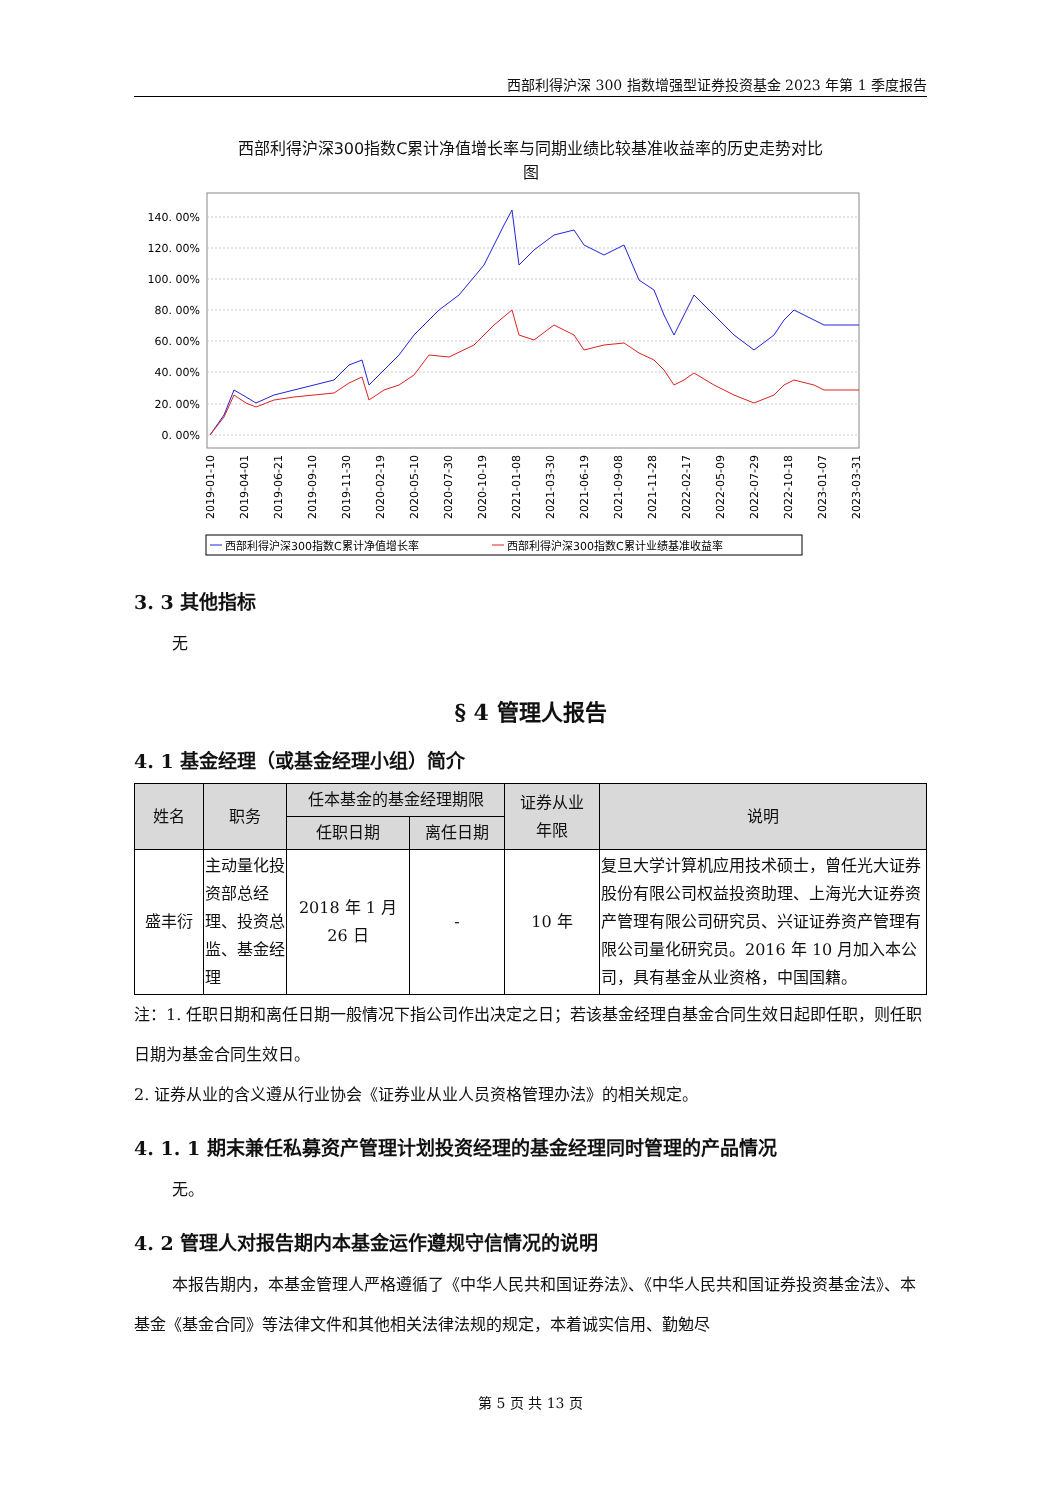西部利得沪深 300 指数增强型证券投资基金 2023 年第 1 季度报告
西部利得沪深300指数C累计净值增长率与同期业绩比较基准收益率的历史走势对比
图
140. 00%
120. 00%
100. 00%
80. 00%
60. 00%
40. 00%
20. 00%
0. 00%
2019-01-10
2019-04-01
2019-06-21
2019-09-10
2019-11-30
2020-02-19
2020-05-10
2020-07-30
2020-10-19
2021-01-08
2021-03-30
2021-06-19
2021-09-08
2021-11-28
2022-02-17
2022-05-09
2022-07-29
2022-10-18
2023-01-07
2023-03-31
西部利得沪深300指数C累计净值增长率
西部利得沪深300指数C累计业绩基准收益率
3. 3 其他指标
无
§ 4 管理人报告
4. 1 基金经理（或基金经理小组）简介
| 姓名 | 职务 | 任本基金的基金经理期限 | | 证券从业 年限 | 说明 |
| --- | --- | --- | --- | --- | --- |
| | | 任职日期 | 离任日期 | | |
| 盛丰衍 | 主动量化投资部总经理、投资总监、基金经理 | 2018 年 1 月 26 日 | - | 10 年 | 复旦大学计算机应用技术硕士，曾任光大证券股份有限公司权益投资助理、上海光大证券资产管理有限公司研究员、兴证证券资产管理有限公司量化研究员。2016 年 10 月加入本公司，具有基金从业资格，中国国籍。 |
注：1. 任职日期和离任日期一般情况下指公司作出决定之日；若该基金经理自基金合同生效日起即任职，则任职日期为基金合同生效日。
2. 证券从业的含义遵从行业协会《证券业从业人员资格管理办法》的相关规定。
4. 1. 1 期末兼任私募资产管理计划投资经理的基金经理同时管理的产品情况
无。
4. 2 管理人对报告期内本基金运作遵规守信情况的说明
本报告期内，本基金管理人严格遵循了《中华人民共和国证券法》、《中华人民共和国证券投资基金法》、本基金《基金合同》等法律文件和其他相关法律法规的规定，本着诚实信用、勤勉尽
第 5 页 共 13 页